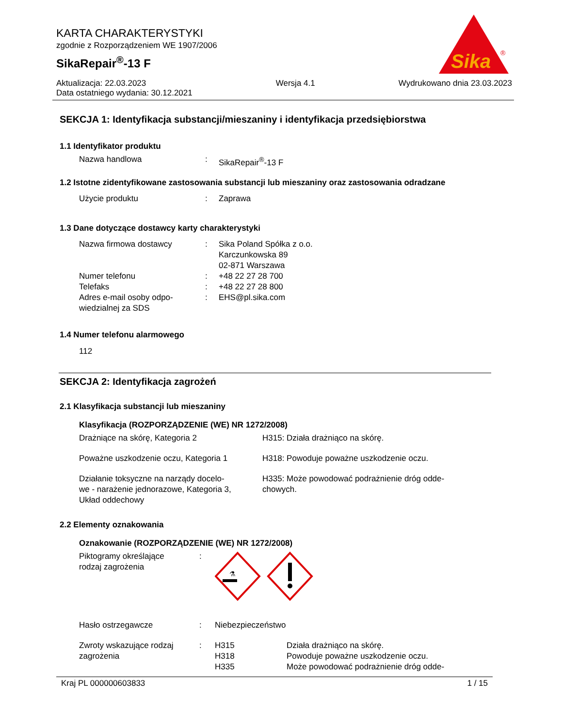KARTA CHARAKTERYSTYKI
zgodnie z Rozporządzeniem WE 1907/2006
SikaRepair<sup>®</sup>-13 F
Sika
®
Aktualizacja: 22.03.2023
Data ostatniego wydania: 30.12.2021
Wersja 4.1 Wydrukowano dnia 23.03.2023
SEKCJA 1: Identyfikacja substancji/mieszaniny i identyfikacja przedsiębiorstwa
1.1 Identyfikator produktu
| Nazwa handlowa | : | SikaRepair<sup>®</sup>-13 F |
1.2 Istotne zidentyfikowane zastosowania substancji lub mieszaniny oraz zastosowania odradzane
| Użycie produktu | : | Zaprawa |
1.3 Dane dotyczące dostawcy karty charakterystyki
| Nazwa firmowa dostawcy | : | Sika Poland Spółka z o.o. Karczunkowska 89 02-871 Warszawa |
| Numer telefonu | : | +48 22 27 28 700 |
| Telefaks | : | +48 22 27 28 800 |
| Adres e-mail osoby odpo- wiedzialnej za SDS | : | EHS@pl.sika.com |
1.4 Numer telefonu alarmowego
112
SEKCJA 2: Identyfikacja zagrożeń
2.1 Klasyfikacja substancji lub mieszaniny
Klasyfikacja (ROZPORZĄDZENIE (WE) NR 1272/2008)
| Drażniące na skórę, Kategoria 2 | H315: Działa drażniąco na skórę. |
| Poważne uszkodzenie oczu, Kategoria 1 | H318: Powoduje poważne uszkodzenie oczu. |
| Działanie toksyczne na narządy docelo- we - narażenie jednorazowe, Kategoria 3, Układ oddechowy | H335: Może powodować podrażnienie dróg odde- chowych. |
2.2 Elementy oznakowania
Oznakowanie (ROZPORZĄDZENIE (WE) NR 1272/2008)
| Piktogramy określające rodzaj zagrożenia | : | ⚗ | |
| Hasło ostrzegawcze | : | Niebezpieczeństwo | |
| Zwroty wskazujące rodzaj zagrożenia | : | H315 H318 H335 | Działa drażniąco na skórę. Powoduje poważne uszkodzenie oczu. Może powodować podrażnienie dróg odde- |
Kraj PL 000000603833 1 / 15